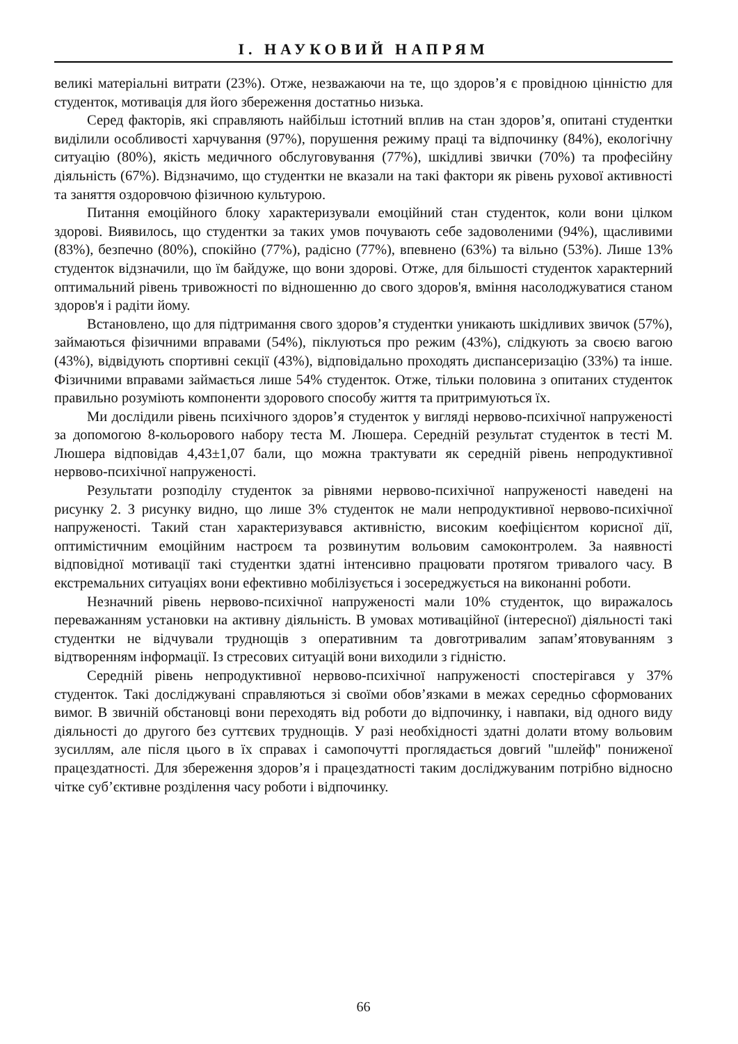І. НАУКОВИЙ НАПРЯМ
великі матеріальні витрати (23%). Отже, незважаючи на те, що здоров’я є провідною цінністю для студенток, мотивація для його збереження достатньо низька.
Серед факторів, які справляють найбільш істотний вплив на стан здоров’я, опитані студентки виділили особливості харчування (97%), порушення режиму праці та відпочинку (84%), екологічну ситуацію (80%), якість медичного обслуговування (77%), шкідливі звички (70%) та професійну діяльність (67%). Відзначимо, що студентки не вказали на такі фактори як рівень рухової активності та заняття оздоровчою фізичною культурою.
Питання емоційного блоку характеризували емоційний стан студенток, коли вони цілком здорові. Виявилось, що студентки за таких умов почувають себе задоволеними (94%), щасливими (83%), безпечно (80%), спокійно (77%), радісно (77%), впевнено (63%) та вільно (53%). Лише 13% студенток відзначили, що їм байдуже, що вони здорові. Отже, для більшості студенток характерний оптимальний рівень тривожності по відношенню до свого здоров'я, вміння насолоджуватися станом здоров'я і радіти йому.
Встановлено, що для підтримання свого здоров’я студентки уникають шкідливих звичок (57%), займаються фізичними вправами (54%), піклуються про режим (43%), слідкують за своєю вагою (43%), відвідують спортивні секції (43%), відповідально проходять диспансеризацію (33%) та інше. Фізичними вправами займається лише 54% студенток. Отже, тільки половина з опитаних студенток правильно розуміють компоненти здорового способу життя та притримуються їх.
Ми дослідили рівень психічного здоров’я студенток у вигляді нервово-психічної напруженості за допомогою 8-кольорового набору теста М. Люшера. Середній результат студенток в тесті М. Люшера відповідав 4,43±1,07 бали, що можна трактувати як середній рівень непродуктивної нервово-психічної напруженості.
Результати розподілу студенток за рівнями нервово-психічної напруженості наведені на рисунку 2. З рисунку видно, що лише 3% студенток не мали непродуктивної нервово-психічної напруженості. Такий стан характеризувався активністю, високим коефіцієнтом корисної дії, оптимістичним емоційним настроєм та розвинутим вольовим самоконтролем. За наявності відповідної мотивації такі студентки здатні інтенсивно працювати протягом тривалого часу. В екстремальних ситуаціях вони ефективно мобілізується і зосереджується на виконанні роботи.
Незначний рівень нервово-психічної напруженості мали 10% студенток, що виражалось переважанням установки на активну діяльність. В умовах мотиваційної (інтересної) діяльності такі студентки не відчували труднощів з оперативним та довготривалим запам’ятовуванням з відтворенням інформації. Із стресових ситуацій вони виходили з гідністю.
Середній рівень непродуктивної нервово-психічної напруженості спостерігався у 37% студенток. Такі досліджувані справляються зі своїми обов’язками в межах середньо сформованих вимог. В звичній обстановці вони переходять від роботи до відпочинку, і навпаки, від одного виду діяльності до другого без суттєвих труднощів. У разі необхідності здатні долати втому вольовим зусиллям, але після цього в їх справах і самопочутті проглядається довгий "шлейф" пониженої працездатності. Для збереження здоров’я і працездатності таким досліджуваним потрібно відносно чітке суб’єктивне розділення часу роботи і відпочинку.
66